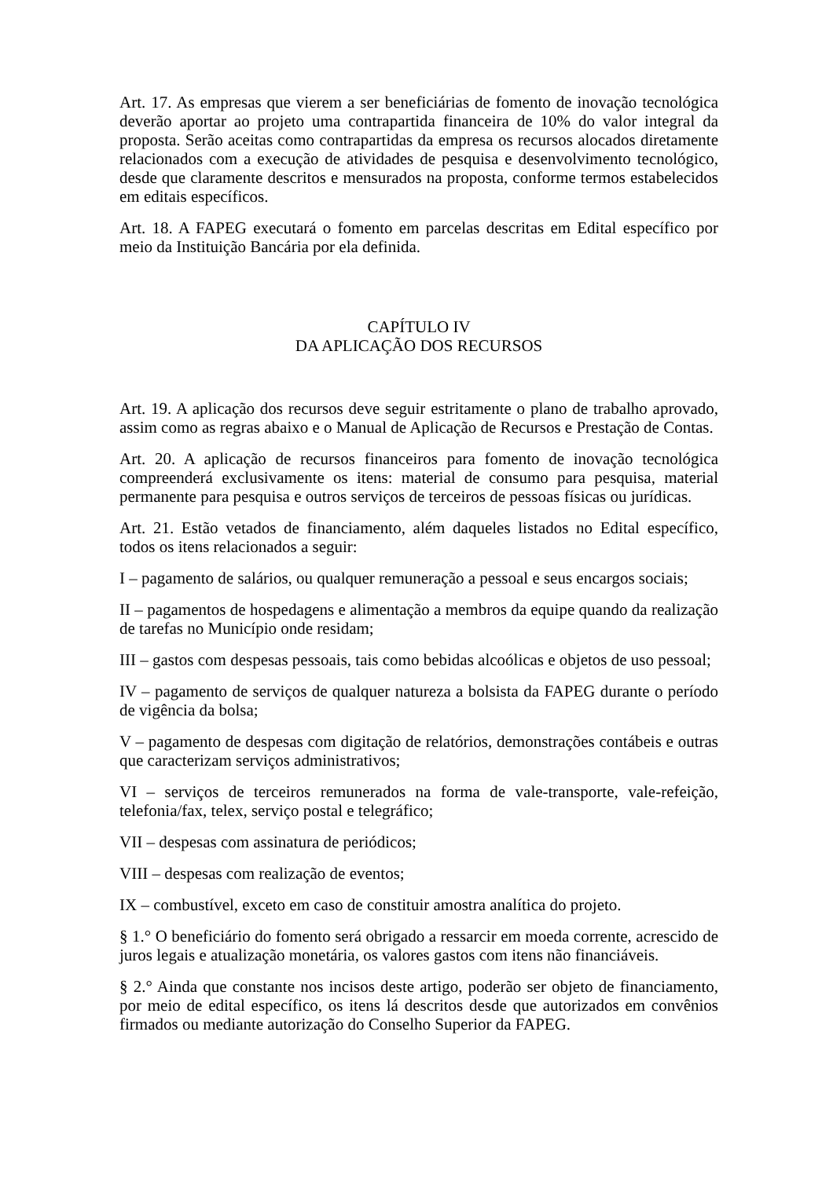Art. 17. As empresas que vierem a ser beneficiárias de fomento de inovação tecnológica deverão aportar ao projeto uma contrapartida financeira de 10% do valor integral da proposta. Serão aceitas como contrapartidas da empresa os recursos alocados diretamente relacionados com a execução de atividades de pesquisa e desenvolvimento tecnológico, desde que claramente descritos e mensurados na proposta, conforme termos estabelecidos em editais específicos.
Art. 18. A FAPEG executará o fomento em parcelas descritas em Edital específico por meio da Instituição Bancária por ela definida.
CAPÍTULO IV
DA APLICAÇÃO DOS RECURSOS
Art. 19. A aplicação dos recursos deve seguir estritamente o plano de trabalho aprovado, assim como as regras abaixo e o Manual de Aplicação de Recursos e Prestação de Contas.
Art. 20. A aplicação de recursos financeiros para fomento de inovação tecnológica compreenderá exclusivamente os itens: material de consumo para pesquisa, material permanente para pesquisa e outros serviços de terceiros de pessoas físicas ou jurídicas.
Art. 21. Estão vetados de financiamento, além daqueles listados no Edital específico, todos os itens relacionados a seguir:
I – pagamento de salários, ou qualquer remuneração a pessoal e seus encargos sociais;
II – pagamentos de hospedagens e alimentação a membros da equipe quando da realização de tarefas no Município onde residam;
III – gastos com despesas pessoais, tais como bebidas alcoólicas e objetos de uso pessoal;
IV – pagamento de serviços de qualquer natureza a bolsista da FAPEG durante o período de vigência da bolsa;
V – pagamento de despesas com digitação de relatórios, demonstrações contábeis e outras que caracterizam serviços administrativos;
VI – serviços de terceiros remunerados na forma de vale-transporte, vale-refeição, telefonia/fax, telex, serviço postal e telegráfico;
VII – despesas com assinatura de periódicos;
VIII – despesas com realização de eventos;
IX – combustível, exceto em caso de constituir amostra analítica do projeto.
§ 1.° O beneficiário do fomento será obrigado a ressarcir em moeda corrente, acrescido de juros legais e atualização monetária, os valores gastos com itens não financiáveis.
§ 2.° Ainda que constante nos incisos deste artigo, poderão ser objeto de financiamento, por meio de edital específico, os itens lá descritos desde que autorizados em convênios firmados ou mediante autorização do Conselho Superior da FAPEG.